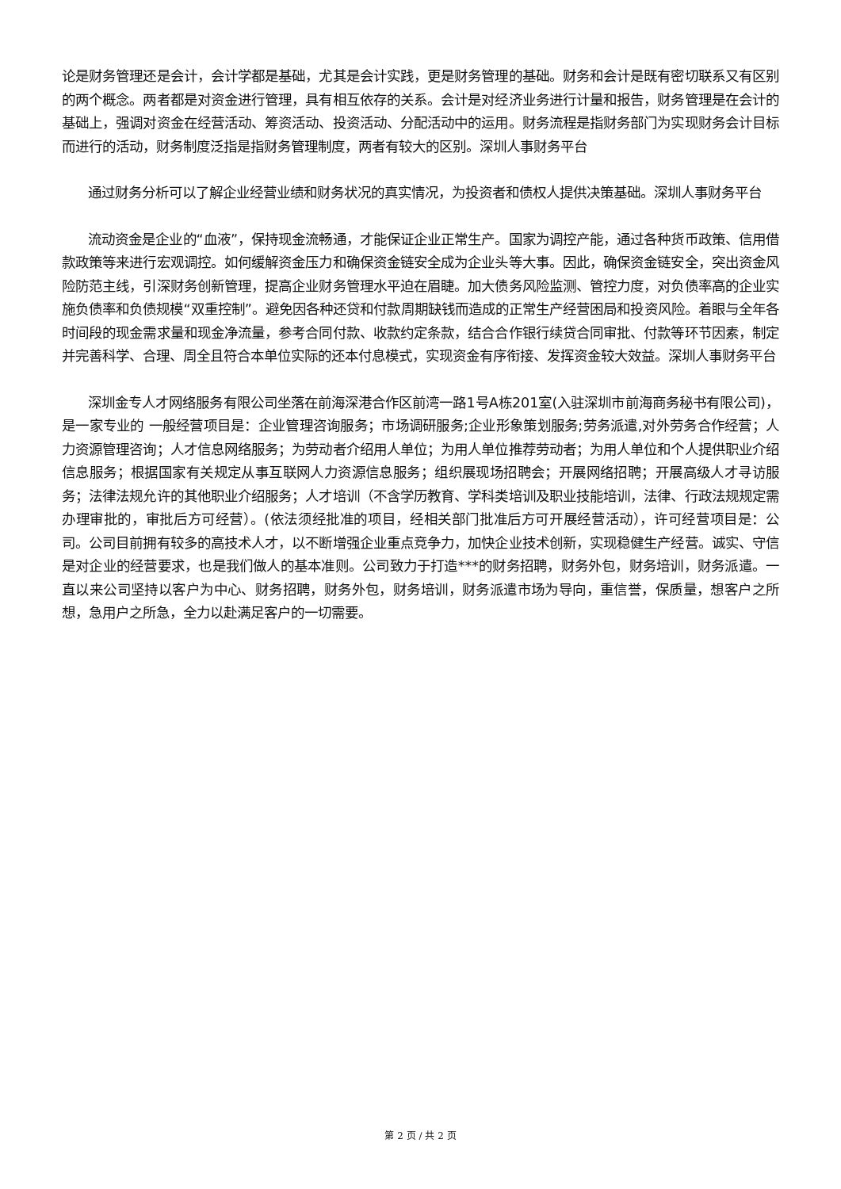论是财务管理还是会计，会计学都是基础，尤其是会计实践，更是财务管理的基础。财务和会计是既有密切联系又有区别的两个概念。两者都是对资金进行管理，具有相互依存的关系。会计是对经济业务进行计量和报告，财务管理是在会计的基础上，强调对资金在经营活动、筹资活动、投资活动、分配活动中的运用。财务流程是指财务部门为实现财务会计目标而进行的活动，财务制度泛指是指财务管理制度，两者有较大的区别。深圳人事财务平台
通过财务分析可以了解企业经营业绩和财务状况的真实情况，为投资者和债权人提供决策基础。深圳人事财务平台
流动资金是企业的“血液”，保持现金流畅通，才能保证企业正常生产。国家为调控产能，通过各种货币政策、信用借款政策等来进行宏观调控。如何缓解资金压力和确保资金链安全成为企业头等大事。因此，确保资金链安全，突出资金风险防范主线，引深财务创新管理，提高企业财务管理水平迫在眉睫。加大债务风险监测、管控力度，对负债率高的企业实施负债率和负债规模“双重控制”。避免因各种还贷和付款周期缺钱而造成的正常生产经营困局和投资风险。着眼与全年各时间段的现金需求量和现金净流量，参考合同付款、收款约定条款，结合合作银行续贷合同审批、付款等环节因素，制定并完善科学、合理、周全且符合本单位实际的还本付息模式，实现资金有序衔接、发挥资金较大效益。深圳人事财务平台
深圳金专人才网络服务有限公司坐落在前海深港合作区前湾一路1号A栋201室(入驻深圳市前海商务秘书有限公司)，是一家专业的 一般经营项目是：企业管理咨询服务；市场调研服务;企业形象策划服务;劳务派遣,对外劳务合作经营；人力资源管理咨询；人才信息网络服务；为劳动者介绍用人单位；为用人单位推荐劳动者；为用人单位和个人提供职业介绍信息服务；根据国家有关规定从事互联网人力资源信息服务；组织展现场招聘会；开展网络招聘；开展高级人才寻访服务；法律法规允许的其他职业介绍服务；人才培训（不含学历教育、学科类培训及职业技能培训，法律、行政法规规定需办理审批的，审批后方可经营）。(依法须经批准的项目，经相关部门批准后方可开展经营活动），许可经营项目是：公司。公司目前拥有较多的高技术人才，以不断增强企业重点竞争力，加快企业技术创新，实现稳健生产经营。诚实、守信是对企业的经营要求，也是我们做人的基本准则。公司致力于打造***的财务招聘，财务外包，财务培训，财务派遣。一直以来公司坚持以客户为中心、财务招聘，财务外包，财务培训，财务派遣市场为导向，重信誉，保质量，想客户之所想，急用户之所急，全力以赴满足客户的一切需要。
第 2 页 / 共 2 页